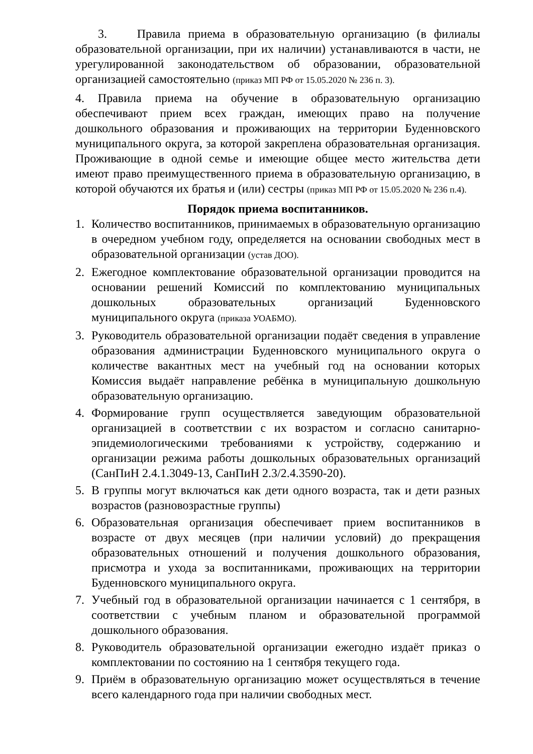3. Правила приема в образовательную организацию (в филиалы образовательной организации, при их наличии) устанавливаются в части, не урегулированной законодательством об образовании, образовательной организацией самостоятельно (приказ МП РФ от 15.05.2020 № 236 п. 3).
4. Правила приема на обучение в образовательную организацию обеспечивают прием всех граждан, имеющих право на получение дошкольного образования и проживающих на территории Буденновского муниципального округа, за которой закреплена образовательная организация. Проживающие в одной семье и имеющие общее место жительства дети имеют право преимущественного приема в образовательную организацию, в которой обучаются их братья и (или) сестры (приказ МП РФ от 15.05.2020 № 236 п.4).
Порядок приема воспитанников.
1. Количество воспитанников, принимаемых в образовательную организацию в очередном учебном году, определяется на основании свободных мест в образовательной организации (устав ДОО).
2. Ежегодное комплектование образовательной организации проводится на основании решений Комиссий по комплектованию муниципальных дошкольных образовательных организаций Буденновского муниципального округа (приказа УОАБМО).
3. Руководитель образовательной организации подаёт сведения в управление образования администрации Буденновского муниципального округа о количестве вакантных мест на учебный год на основании которых Комиссия выдаёт направление ребёнка в муниципальную дошкольную образовательную организацию.
4. Формирование групп осуществляется заведующим образовательной организацией в соответствии с их возрастом и согласно санитарно-эпидемиологическими требованиями к устройству, содержанию и организации режима работы дошкольных образовательных организаций (СанПиН 2.4.1.3049-13, СанПиН 2.3/2.4.3590-20).
5. В группы могут включаться как дети одного возраста, так и дети разных возрастов (разновозрастные группы)
6. Образовательная организация обеспечивает прием воспитанников в возрасте от двух месяцев (при наличии условий) до прекращения образовательных отношений и получения дошкольного образования, присмотра и ухода за воспитанниками, проживающих на территории Буденновского муниципального округа.
7. Учебный год в образовательной организации начинается с 1 сентября, в соответствии с учебным планом и образовательной программой дошкольного образования.
8. Руководитель образовательной организации ежегодно издаёт приказ о комплектовании по состоянию на 1 сентября текущего года.
9. Приём в образовательную организацию может осуществляться в течение всего календарного года при наличии свободных мест.